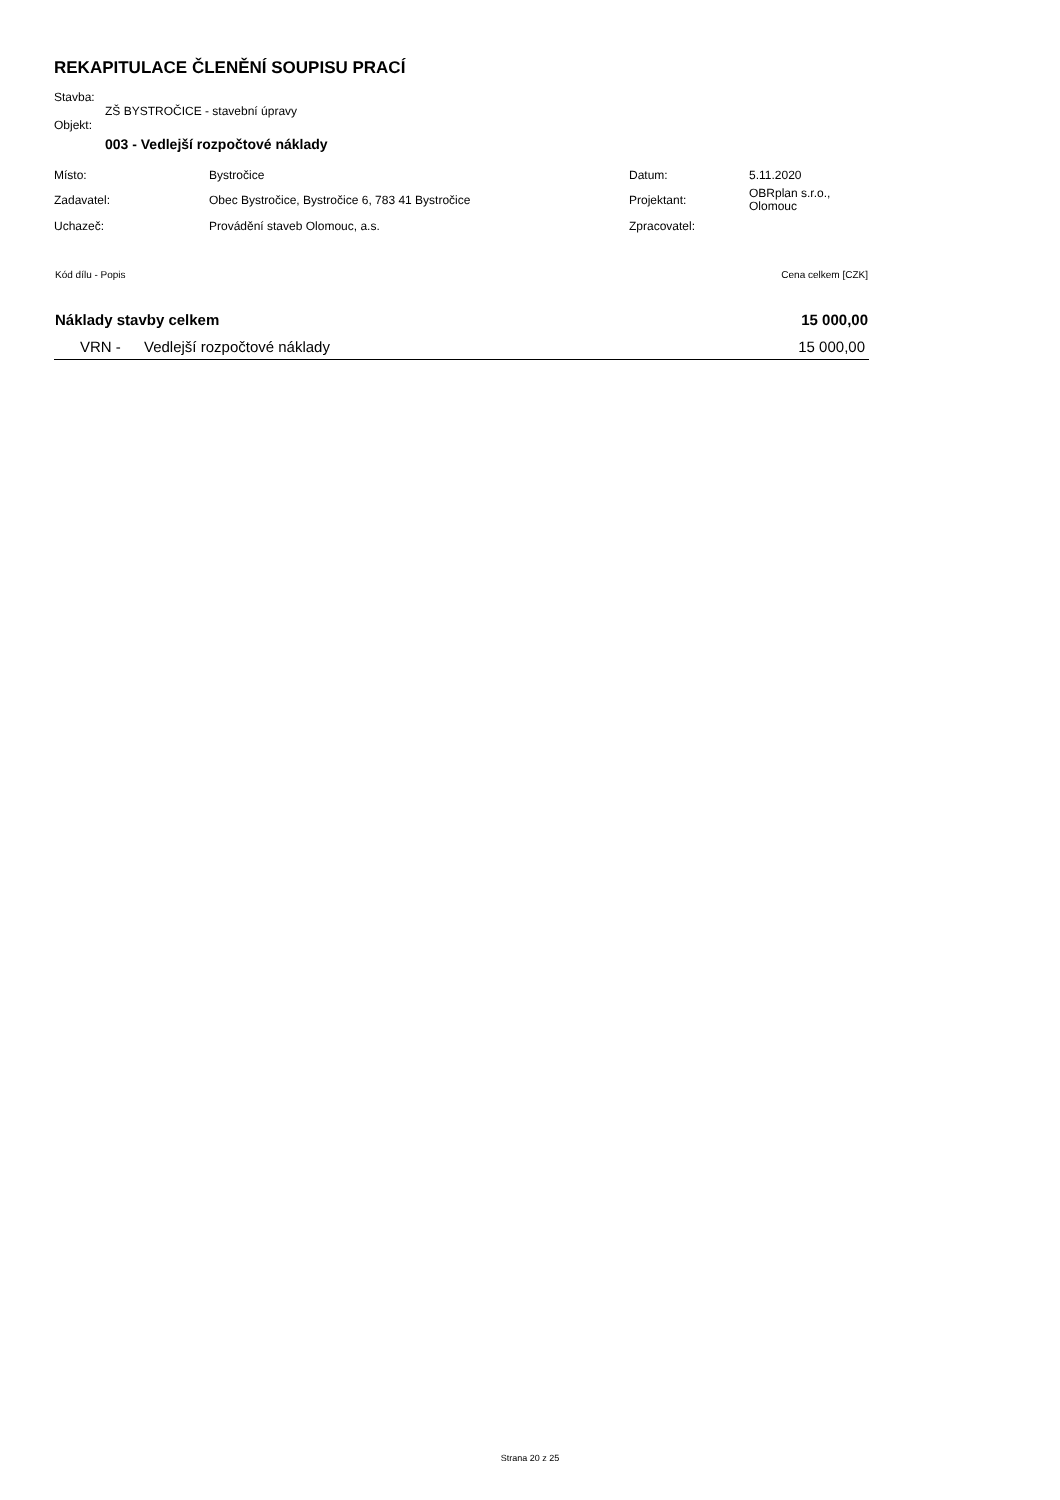REKAPITULACE ČLENĚNÍ SOUPISU PRACÍ
Stavba:
ZŠ BYSTROČICE - stavební úpravy
Objekt:
003 - Vedlejší rozpočtové náklady
| Místo: | Bystročice | Datum: | 5.11.2020 |
| Zadavatel: | Obec Bystročice, Bystročice 6, 783 41 Bystročice | Projektant: | OBRplan s.r.o., Olomouc |
| Uchazeč: | Provádění staveb Olomouc, a.s. | Zpracovatel: | |
| Kód dílu - Popis | | Cena celkem [CZK] |
| Náklady stavby celkem | | 15 000,00 |
| VRN - | Vedlejší rozpočtové náklady | 15 000,00 |
Strana 20 z 25